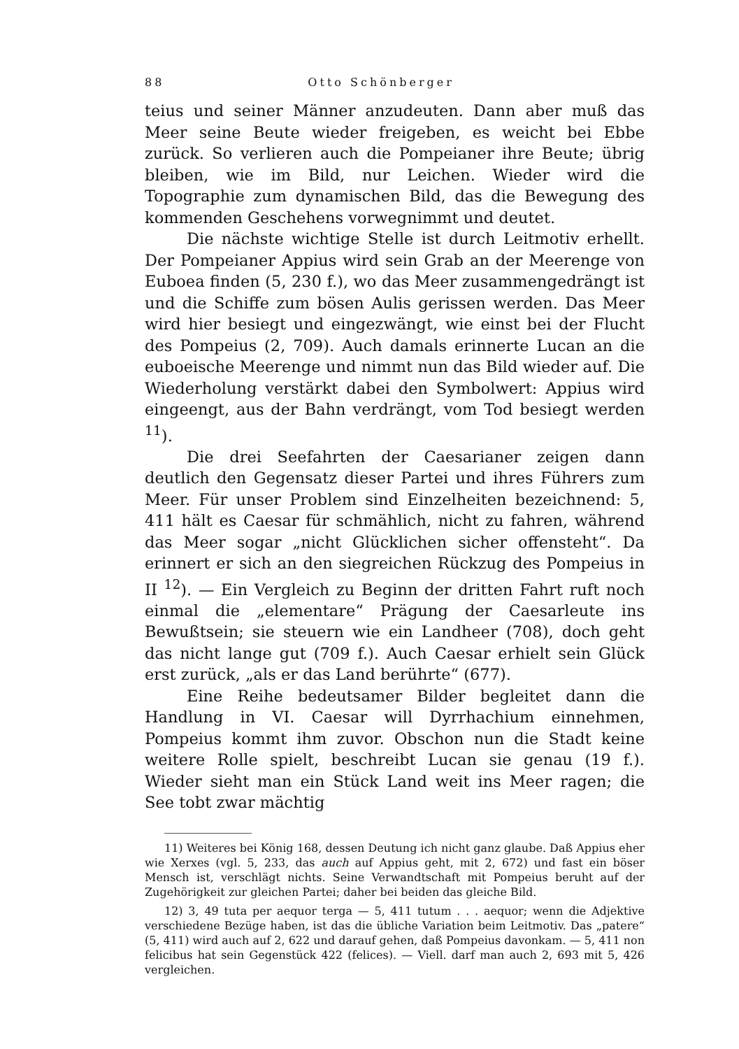88 Otto Schönberger
teius und seiner Männer anzudeuten. Dann aber muß das Meer seine Beute wieder freigeben, es weicht bei Ebbe zurück. So verlieren auch die Pompeianer ihre Beute; übrig bleiben, wie im Bild, nur Leichen. Wieder wird die Topographie zum dynamischen Bild, das die Bewegung des kommenden Geschehens vorwegnimmt und deutet.
Die nächste wichtige Stelle ist durch Leitmotiv erhellt. Der Pompeianer Appius wird sein Grab an der Meerenge von Euboea finden (5, 230 f.), wo das Meer zusammengedrängt ist und die Schiffe zum bösen Aulis gerissen werden. Das Meer wird hier besiegt und eingezwängt, wie einst bei der Flucht des Pompeius (2, 709). Auch damals erinnerte Lucan an die euboeische Meerenge und nimmt nun das Bild wieder auf. Die Wiederholung verstärkt dabei den Symbolwert: Appius wird eingeengt, aus der Bahn verdrängt, vom Tod besiegt werden <sup>11</sup>).
Die drei Seefahrten der Caesarianer zeigen dann deutlich den Gegensatz dieser Partei und ihres Führers zum Meer. Für unser Problem sind Einzelheiten bezeichnend: 5, 411 hält es Caesar für schmählich, nicht zu fahren, während das Meer sogar „nicht Glücklichen sicher offensteht“. Da erinnert er sich an den siegreichen Rückzug des Pompeius in II <sup>12</sup>). — Ein Vergleich zu Beginn der dritten Fahrt ruft noch einmal die „elementare“ Prägung der Caesarleute ins Bewußtsein; sie steuern wie ein Landheer (708), doch geht das nicht lange gut (709 f.). Auch Caesar erhielt sein Glück erst zurück, „als er das Land berührte“ (677).
Eine Reihe bedeutsamer Bilder begleitet dann die Handlung in VI. Caesar will Dyrrhachium einnehmen, Pompeius kommt ihm zuvor. Obschon nun die Stadt keine weitere Rolle spielt, beschreibt Lucan sie genau (19 f.). Wieder sieht man ein Stück Land weit ins Meer ragen; die See tobt zwar mächtig
11) Weiteres bei König 168, dessen Deutung ich nicht ganz glaube. Daß Appius eher wie Xerxes (vgl. 5, 233, das auch auf Appius geht, mit 2, 672) und fast ein böser Mensch ist, verschlägt nichts. Seine Verwandtschaft mit Pompeius beruht auf der Zugehörigkeit zur gleichen Partei; daher bei beiden das gleiche Bild.
12) 3, 49 tuta per aequor terga — 5, 411 tutum . . . aequor; wenn die Adjektive verschiedene Bezüge haben, ist das die übliche Variation beim Leitmotiv. Das „patere“ (5, 411) wird auch auf 2, 622 und darauf gehen, daß Pompeius davonkam. — 5, 411 non felicibus hat sein Gegenstück 422 (felices). — Viell. darf man auch 2, 693 mit 5, 426 vergleichen.